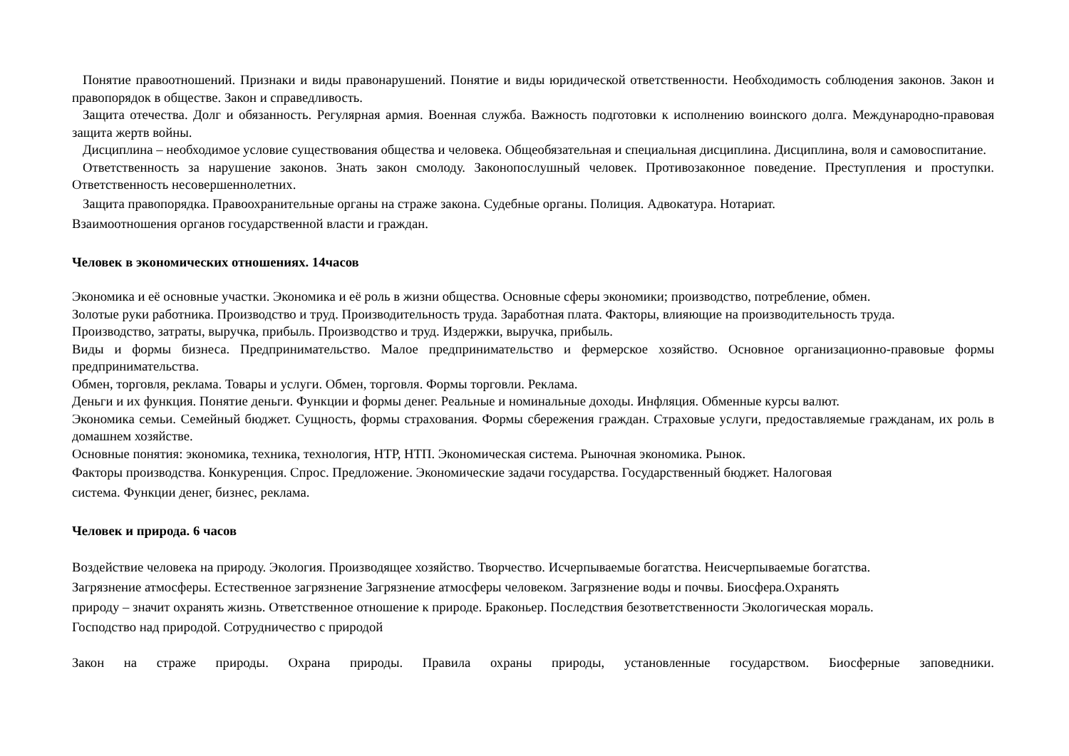Понятие правоотношений. Признаки и виды правонарушений. Понятие и виды юридической ответственности. Необходимость соблюдения законов. Закон и правопорядок в обществе. Закон и справедливость.
Защита отечества. Долг и обязанность. Регулярная армия. Военная служба. Важность подготовки к исполнению воинского долга. Международно-правовая защита жертв войны.
Дисциплина – необходимое условие существования общества и человека. Общеобязательная и специальная дисциплина. Дисциплина, воля и самовоспитание.
Ответственность за нарушение законов. Знать закон смолоду. Законопослушный человек. Противозаконное поведение. Преступления и проступки. Ответственность несовершеннолетних.
Защита правопорядка. Правоохранительные органы на страже закона. Судебные органы. Полиция. Адвокатура. Нотариат.
Взаимоотношения органов государственной власти и граждан.
Человек в экономических отношениях. 14часов
Экономика и её основные участки. Экономика и её роль в жизни общества. Основные сферы экономики; производство, потребление, обмен.
Золотые руки работника. Производство и труд. Производительность труда. Заработная плата. Факторы, влияющие на производительность труда.
Производство, затраты, выручка, прибыль. Производство и труд. Издержки, выручка, прибыль.
Виды и формы бизнеса. Предпринимательство. Малое предпринимательство и фермерское хозяйство. Основное организационно-правовые формы предпринимательства.
Обмен, торговля, реклама. Товары и услуги. Обмен, торговля. Формы торговли. Реклама.
Деньги и их функция. Понятие деньги. Функции и формы денег. Реальные и номинальные доходы. Инфляция. Обменные курсы валют.
Экономика семьи. Семейный бюджет. Сущность, формы страхования. Формы сбережения граждан. Страховые услуги, предоставляемые гражданам, их роль в домашнем хозяйстве.
Основные понятия: экономика, техника, технология, НТР, НТП. Экономическая система. Рыночная экономика. Рынок.
Факторы производства. Конкуренция. Спрос. Предложение. Экономические задачи государства. Государственный бюджет. Налоговая
система. Функции денег, бизнес, реклама.
Человек и природа. 6 часов
Воздействие человека на природу. Экология. Производящее хозяйство. Творчество. Исчерпываемые богатства. Неисчерпываемые богатства.
Загрязнение атмосферы. Естественное загрязнение Загрязнение атмосферы человеком. Загрязнение воды и почвы. Биосфера.Охранять
природу – значит охранять жизнь. Ответственное отношение к природе. Браконьер. Последствия безответственности Экологическая мораль.
Господство над природой. Сотрудничество с природой
Закон на страже природы. Охрана природы. Правила охраны природы, установленные государством. Биосферные заповедники.